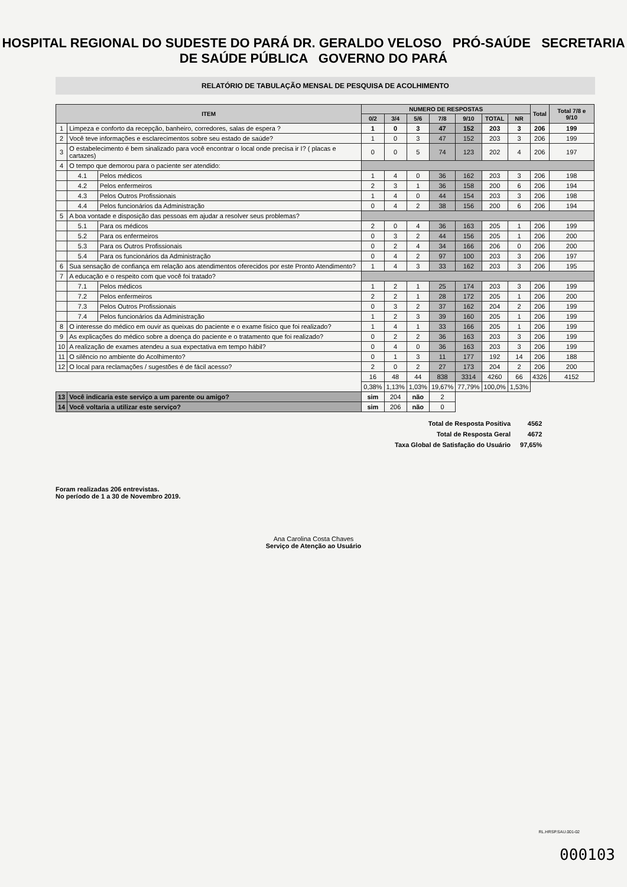HOSPITAL REGIONAL DO SUDESTE DO PARÁ DR. GERALDO VELOSO PRÓ-SAÚDE SECRETARIA DE SAÚDE PÚBLICA GOVERNO DO PARÁ
RELATÓRIO DE TABULAÇÃO MENSAL DE PESQUISA DE ACOLHIMENTO
| ITEM | | | NUMERO DE RESPOSTAS | | | | | | | Total | Total 7/8 e 9/10 |
| --- | --- | --- | --- | --- | --- | --- | --- | --- | --- | --- | --- |
| | | | 0/2 | 3/4 | 5/6 | 7/8 | 9/10 | TOTAL | NR | | |
| 1 | Limpeza e conforto da recepção, banheiro, corredores, salas de espera ? | | 1 | 0 | 3 | 47 | 152 | 203 | 3 | 206 | 199 |
| 2 | Você teve informações e esclarecimentos sobre seu estado de saúde? | | 1 | 0 | 3 | 47 | 152 | 203 | 3 | 206 | 199 |
| 3 | O estabelecimento é bem sinalizado para você encontrar o local onde precisa ir I? ( placas e cartazes) | | 0 | 0 | 5 | 74 | 123 | 202 | 4 | 206 | 197 |
| 4 | O tempo que demorou para o paciente ser atendido: | | | | | | | | | | |
| | 4.1 | Pelos médicos | 1 | 4 | 0 | 36 | 162 | 203 | 3 | 206 | 198 |
| | 4.2 | Pelos enfermeiros | 2 | 3 | 1 | 36 | 158 | 200 | 6 | 206 | 194 |
| | 4.3 | Pelos Outros Profissionais | 1 | 4 | 0 | 44 | 154 | 203 | 3 | 206 | 198 |
| | 4.4 | Pelos funcionários da Administração | 0 | 4 | 2 | 38 | 156 | 200 | 6 | 206 | 194 |
| 5 | A boa vontade e disposição das pessoas em ajudar a resolver seus problemas? | | | | | | | | | | |
| | 5.1 | Para os médicos | 2 | 0 | 4 | 36 | 163 | 205 | 1 | 206 | 199 |
| | 5.2 | Para os enfermeiros | 0 | 3 | 2 | 44 | 156 | 205 | 1 | 206 | 200 |
| | 5.3 | Para os Outros Profissionais | 0 | 2 | 4 | 34 | 166 | 206 | 0 | 206 | 200 |
| | 5.4 | Para os funcionários da Administração | 0 | 4 | 2 | 97 | 100 | 203 | 3 | 206 | 197 |
| 6 | Sua sensação de confiança em relação aos atendimentos oferecidos por este Pronto Atendimento? | | 1 | 4 | 3 | 33 | 162 | 203 | 3 | 206 | 195 |
| 7 | A educação e o respeito com que você foi tratado? | | | | | | | | | | |
| | 7.1 | Pelos médicos | 1 | 2 | 1 | 25 | 174 | 203 | 3 | 206 | 199 |
| | 7.2 | Pelos enfermeiros | 2 | 2 | 1 | 28 | 172 | 205 | 1 | 206 | 200 |
| | 7.3 | Pelos Outros Profissionais | 0 | 3 | 2 | 37 | 162 | 204 | 2 | 206 | 199 |
| | 7.4 | Pelos funcionários da Administração | 1 | 2 | 3 | 39 | 160 | 205 | 1 | 206 | 199 |
| 8 | O interesse do médico em ouvir as queixas do paciente e o exame fisico que foi realizado? | | 1 | 4 | 1 | 33 | 166 | 205 | 1 | 206 | 199 |
| 9 | As explicações do médico sobre a doença do paciente e o tratamento que foi realizado? | | 0 | 2 | 2 | 36 | 163 | 203 | 3 | 206 | 199 |
| 10 | A realização de exames atendeu a sua expectativa em tempo hábil? | | 0 | 4 | 0 | 36 | 163 | 203 | 3 | 206 | 199 |
| 11 | O silêncio no ambiente do Acolhimento? | | 0 | 1 | 3 | 11 | 177 | 192 | 14 | 206 | 188 |
| 12 | O local para reclamações / sugestões é de fácil acesso? | | 2 | 0 | 2 | 27 | 173 | 204 | 2 | 206 | 200 |
| | | | 16 | 48 | 44 | 838 | 3314 | 4260 | 66 | 4326 | 4152 |
| | | | 0,38% | 1,13% | 1,03% | 19,67% | 77,79% | 100,0% | 1,53% | | |
| 13 | Você indicaria este serviço a um parente ou amigo? | | sim | 204 | não | 2 | | | | | |
| 14 | Você voltaria a utilizar este serviço? | | sim | 206 | não | 0 | | | | | |
| Total de Resposta Positiva | 4562 |
| Total de Resposta Geral | 4672 |
| Taxa Global de Satisfação do Usuário | 97,65% |
Foram realizadas 206 entrevistas.
No período de 1 a 30 de Novembro 2019.
Ana Carolina Costa Chaves
Serviço de Atenção ao Usuário
RL.HRSP.SAU.001-02
000103